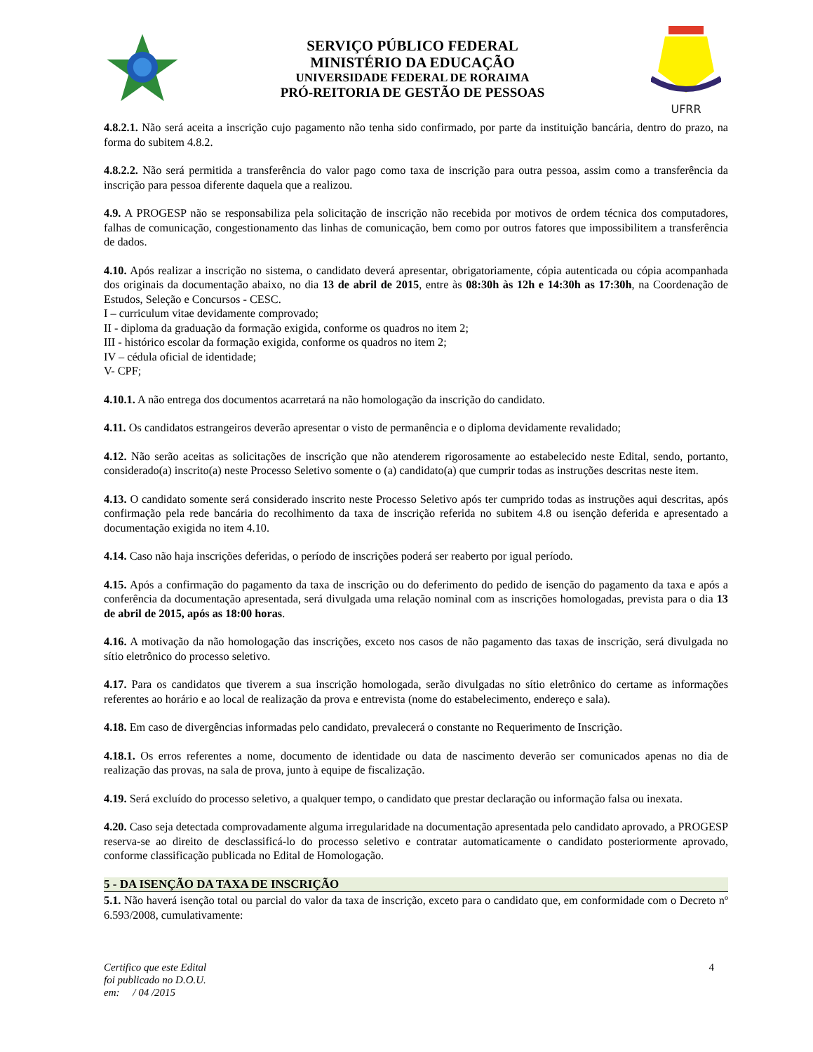SERVIÇO PÚBLICO FEDERAL
MINISTÉRIO DA EDUCAÇÃO
UNIVERSIDADE FEDERAL DE RORAIMA
PRÓ-REITORIA DE GESTÃO DE PESSOAS
UFRR
4.8.2.1. Não será aceita a inscrição cujo pagamento não tenha sido confirmado, por parte da instituição bancária, dentro do prazo, na forma do subitem 4.8.2.
4.8.2.2. Não será permitida a transferência do valor pago como taxa de inscrição para outra pessoa, assim como a transferência da inscrição para pessoa diferente daquela que a realizou.
4.9. A PROGESP não se responsabiliza pela solicitação de inscrição não recebida por motivos de ordem técnica dos computadores, falhas de comunicação, congestionamento das linhas de comunicação, bem como por outros fatores que impossibilitem a transferência de dados.
4.10. Após realizar a inscrição no sistema, o candidato deverá apresentar, obrigatoriamente, cópia autenticada ou cópia acompanhada dos originais da documentação abaixo, no dia 13 de abril de 2015, entre às 08:30h às 12h e 14:30h as 17:30h, na Coordenação de Estudos, Seleção e Concursos - CESC.
I – curriculum vitae devidamente comprovado;
II - diploma da graduação da formação exigida, conforme os quadros no item 2;
III - histórico escolar da formação exigida, conforme os quadros no item 2;
IV – cédula oficial de identidade;
V- CPF;
4.10.1. A não entrega dos documentos acarretará na não homologação da inscrição do candidato.
4.11. Os candidatos estrangeiros deverão apresentar o visto de permanência e o diploma devidamente revalidado;
4.12. Não serão aceitas as solicitações de inscrição que não atenderem rigorosamente ao estabelecido neste Edital, sendo, portanto, considerado(a) inscrito(a) neste Processo Seletivo somente o (a) candidato(a) que cumprir todas as instruções descritas neste item.
4.13. O candidato somente será considerado inscrito neste Processo Seletivo após ter cumprido todas as instruções aqui descritas, após confirmação pela rede bancária do recolhimento da taxa de inscrição referida no subitem 4.8 ou isenção deferida e apresentado a documentação exigida no item 4.10.
4.14. Caso não haja inscrições deferidas, o período de inscrições poderá ser reaberto por igual período.
4.15. Após a confirmação do pagamento da taxa de inscrição ou do deferimento do pedido de isenção do pagamento da taxa e após a conferência da documentação apresentada, será divulgada uma relação nominal com as inscrições homologadas, prevista para o dia 13 de abril de 2015, após as 18:00 horas.
4.16. A motivação da não homologação das inscrições, exceto nos casos de não pagamento das taxas de inscrição, será divulgada no sítio eletrônico do processo seletivo.
4.17. Para os candidatos que tiverem a sua inscrição homologada, serão divulgadas no sítio eletrônico do certame as informações referentes ao horário e ao local de realização da prova e entrevista (nome do estabelecimento, endereço e sala).
4.18. Em caso de divergências informadas pelo candidato, prevalecerá o constante no Requerimento de Inscrição.
4.18.1. Os erros referentes a nome, documento de identidade ou data de nascimento deverão ser comunicados apenas no dia de realização das provas, na sala de prova, junto à equipe de fiscalização.
4.19. Será excluído do processo seletivo, a qualquer tempo, o candidato que prestar declaração ou informação falsa ou inexata.
4.20. Caso seja detectada comprovadamente alguma irregularidade na documentação apresentada pelo candidato aprovado, a PROGESP reserva-se ao direito de desclassificá-lo do processo seletivo e contratar automaticamente o candidato posteriormente aprovado, conforme classificação publicada no Edital de Homologação.
5 - DA ISENÇÃO DA TAXA DE INSCRIÇÃO
5.1. Não haverá isenção total ou parcial do valor da taxa de inscrição, exceto para o candidato que, em conformidade com o Decreto nº 6.593/2008, cumulativamente:
Certifico que este Edital
foi publicado no D.O.U.
em: / 04 /2015
4